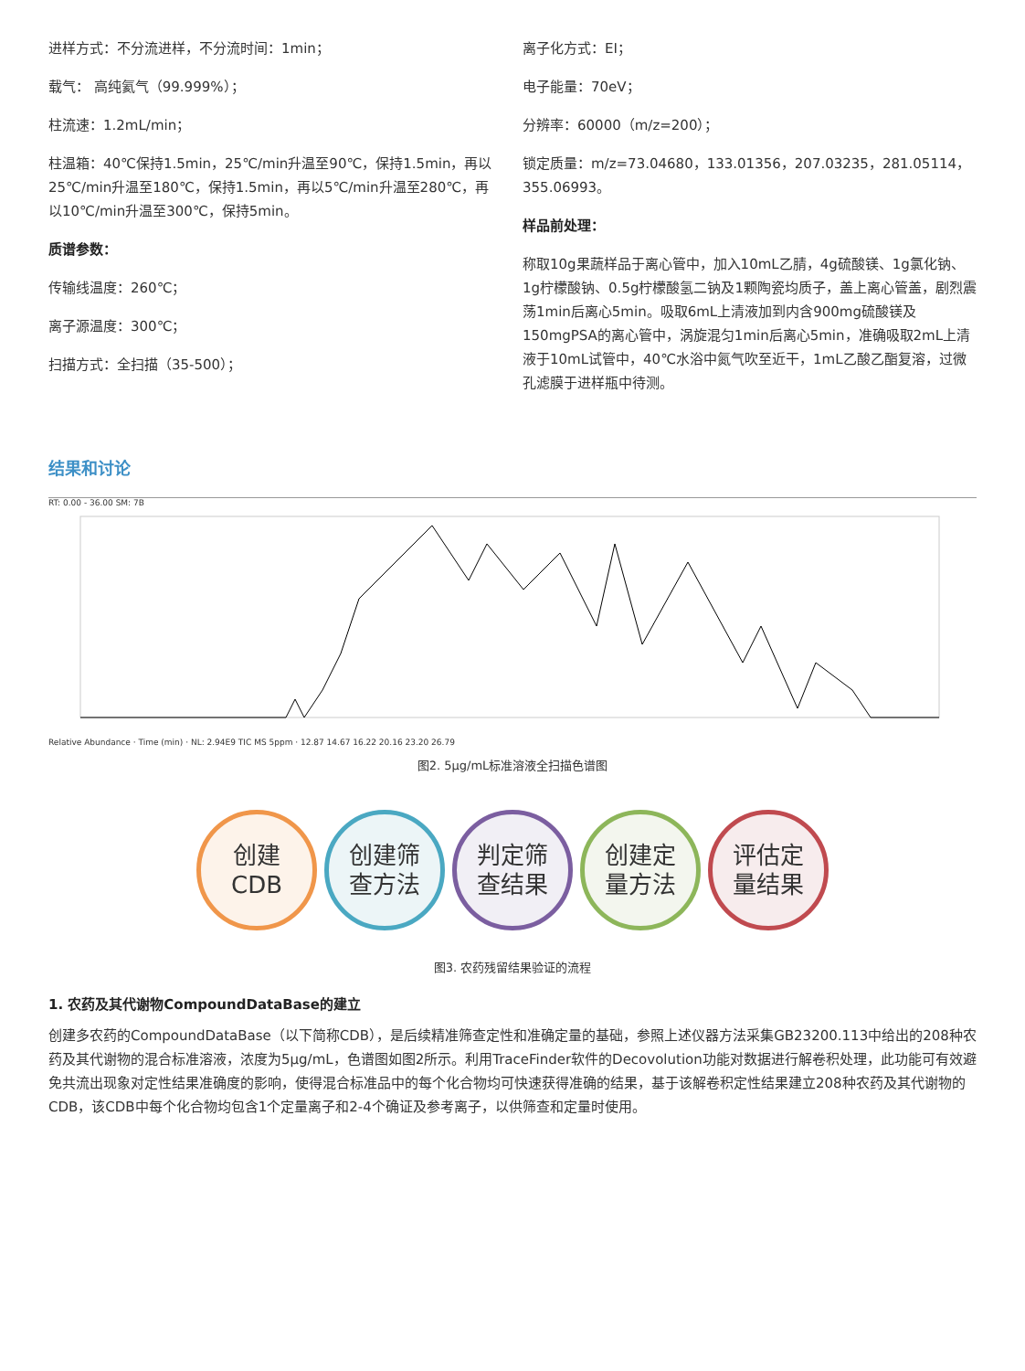进样方式：不分流进样，不分流时间：1min；
载气： 高纯氦气（99.999%）；
柱流速：1.2mL/min；
柱温箱：40℃保持1.5min，25℃/min升温至90℃，保持1.5min，再以25℃/min升温至180℃，保持1.5min，再以5℃/min升温至280℃，再以10℃/min升温至300℃，保持5min。
质谱参数：
传输线温度：260℃；
离子源温度：300℃；
扫描方式：全扫描（35-500）；
离子化方式：EI；
电子能量：70eV；
分辨率：60000（m/z=200）；
锁定质量：m/z=73.04680，133.01356，207.03235，281.05114，355.06993。
样品前处理：
称取10g果蔬样品于离心管中，加入10mL乙腈，4g硫酸镁、1g氯化钠、1g柠檬酸钠、0.5g柠檬酸氢二钠及1颗陶瓷均质子，盖上离心管盖，剧烈震荡1min后离心5min。吸取6mL上清液加到内含900mg硫酸镁及150mgPSA的离心管中，涡旋混匀1min后离心5min，准确吸取2mL上清液于10mL试管中，40℃水浴中氮气吹至近干，1mL乙酸乙酯复溶，过微孔滤膜于进样瓶中待测。
结果和讨论
RT: 0.00 - 36.00 SM: 7B
Relative Abundance · Time (min) · NL: 2.94E9 TIC MS 5ppm · 12.87 14.67 16.22 20.16 23.20 26.79
图2. 5μg/mL标准溶液全扫描色谱图
创建
CDB
创建筛
查方法
判定筛
查结果
创建定
量方法
评估定
量结果
图3. 农药残留结果验证的流程
1. 农药及其代谢物CompoundDataBase的建立
创建多农药的CompoundDataBase（以下简称CDB），是后续精准筛查定性和准确定量的基础，参照上述仪器方法采集GB23200.113中给出的208种农药及其代谢物的混合标准溶液，浓度为5μg/mL，色谱图如图2所示。利用TraceFinder软件的Decovolution功能对数据进行解卷积处理，此功能可有效避免共流出现象对定性结果准确度的影响，使得混合标准品中的每个化合物均可快速获得准确的结果，基于该解卷积定性结果建立208种农药及其代谢物的CDB，该CDB中每个化合物均包含1个定量离子和2-4个确证及参考离子，以供筛查和定量时使用。